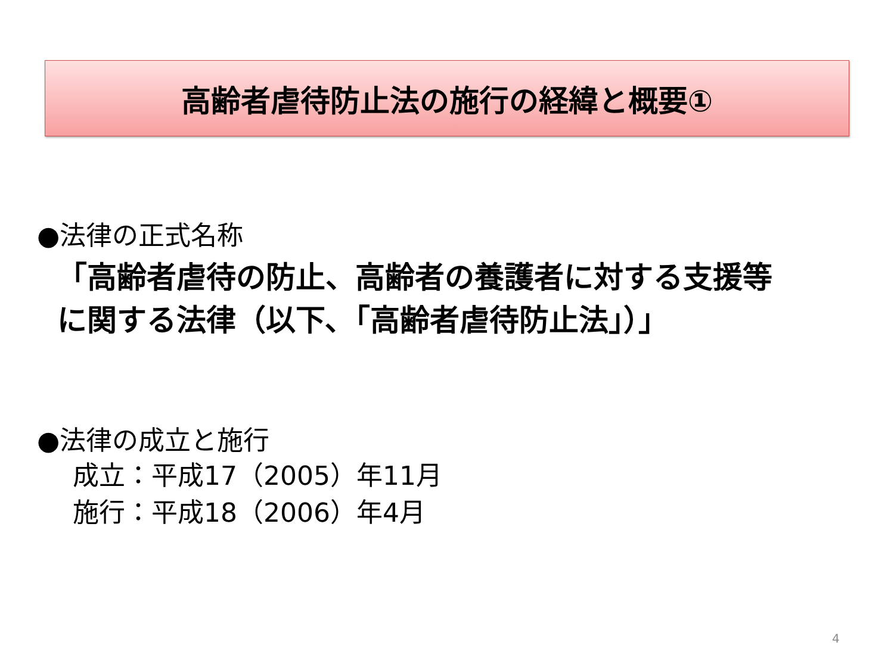高齢者虐待防止法の施行の経緯と概要①
●法律の正式名称
「高齢者虐待の防止、高齢者の養護者に対する支援等
に関する法律（以下､「高齢者虐待防止法」）」
●法律の成立と施行
成立：平成17（2005）年11月
施行：平成18（2006）年4月
4